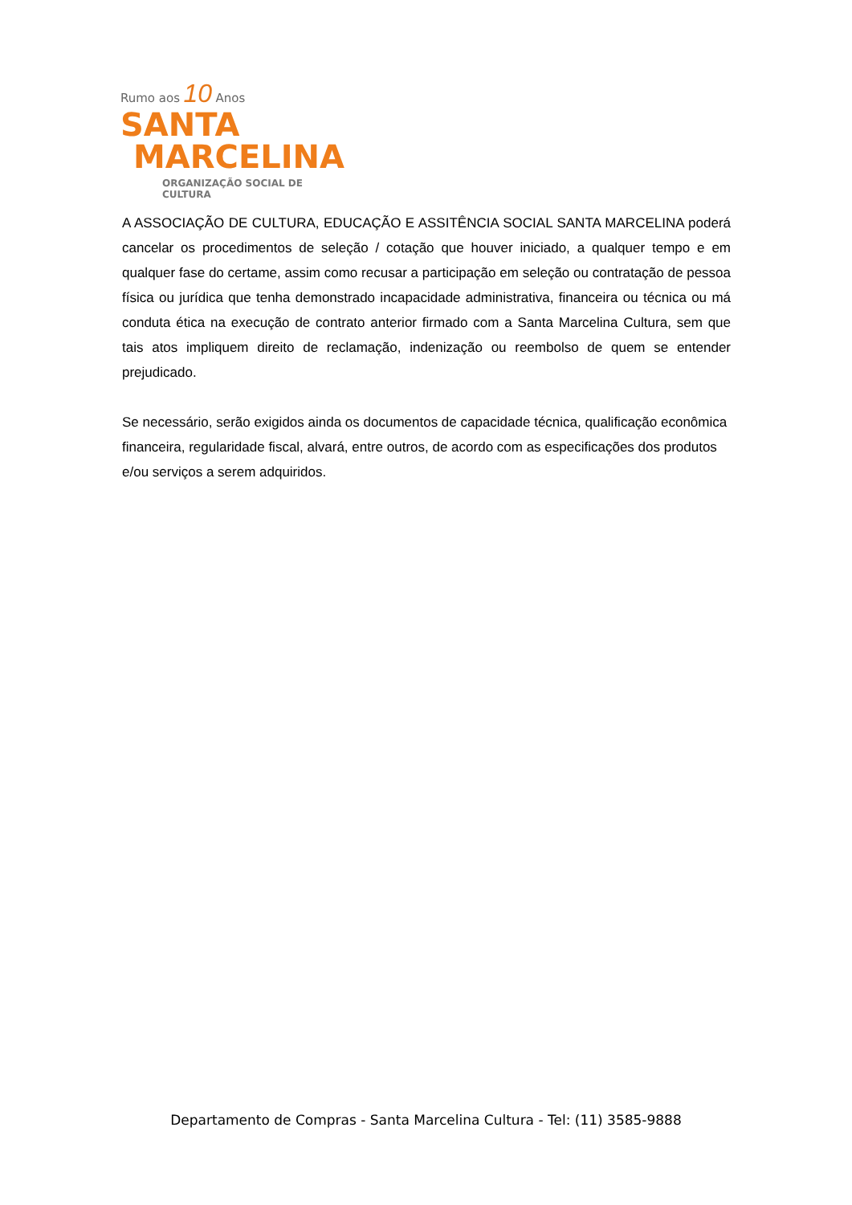Rumo aos 10 Anos
SANTA
MARCELINA
ORGANIZAÇÃO SOCIAL DE CULTURA
A ASSOCIAÇÃO DE CULTURA, EDUCAÇÃO E ASSITÊNCIA SOCIAL SANTA MARCELINA poderá cancelar os procedimentos de seleção / cotação que houver iniciado, a qualquer tempo e em qualquer fase do certame, assim como recusar a participação em seleção ou contratação de pessoa física ou jurídica que tenha demonstrado incapacidade administrativa, financeira ou técnica ou má conduta ética na execução de contrato anterior firmado com a Santa Marcelina Cultura, sem que tais atos impliquem direito de reclamação, indenização ou reembolso de quem se entender prejudicado.
Se necessário, serão exigidos ainda os documentos de capacidade técnica, qualificação econômica financeira, regularidade fiscal, alvará, entre outros, de acordo com as especificações dos produtos e/ou serviços a serem adquiridos.
Departamento de Compras - Santa Marcelina Cultura - Tel: (11) 3585-9888